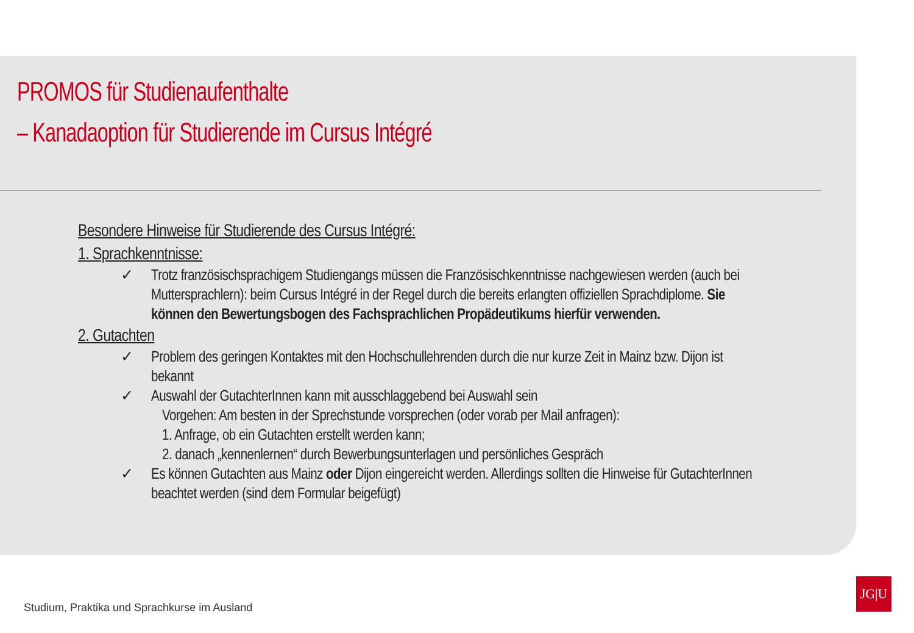PROMOS für Studienaufenthalte
– Kanadaoption für Studierende im Cursus Intégré
Besondere Hinweise für Studierende des Cursus Intégré:
1. Sprachkenntnisse:
✓ Trotz französischsprachigem Studiengangs müssen die Französischkenntnisse nachgewiesen werden (auch bei Muttersprachlern): beim Cursus Intégré in der Regel durch die bereits erlangten offiziellen Sprachdiplome. Sie können den Bewertungsbogen des Fachsprachlichen Propädeutikums hierfür verwenden.
2. Gutachten
✓ Problem des geringen Kontaktes mit den Hochschullehrenden durch die nur kurze Zeit in Mainz bzw. Dijon ist bekannt
✓ Auswahl der GutachterInnen kann mit ausschlaggebend bei Auswahl sein
Vorgehen: Am besten in der Sprechstunde vorsprechen (oder vorab per Mail anfragen):
1. Anfrage, ob ein Gutachten erstellt werden kann;
2. danach „kennenlernen“ durch Bewerbungsunterlagen und persönliches Gespräch
✓ Es können Gutachten aus Mainz oder Dijon eingereicht werden. Allerdings sollten die Hinweise für GutachterInnen beachtet werden (sind dem Formular beigefügt)
Studium, Praktika und Sprachkurse im Ausland
JG|U